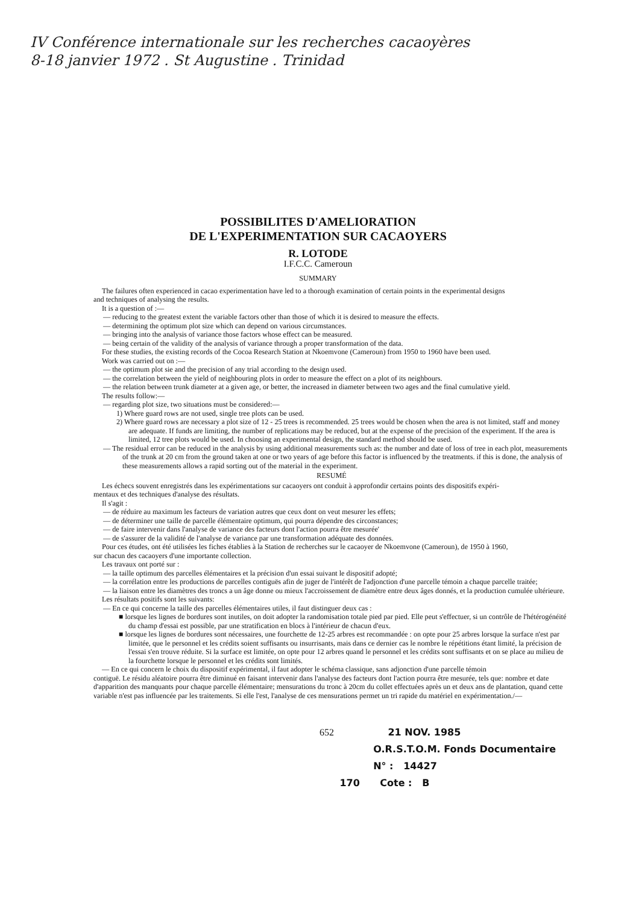IV Conférence internationale sur les recherches cacaoyères
8-18 janvier 1972 . St Augustine . Trinidad
POSSIBILITES D'AMELIORATION
DE L'EXPERIMENTATION SUR CACAOYERS
R. LOTODE
I.F.C.C. Cameroun
SUMMARY
The failures often experienced in cacao experimentation have led to a thorough examination of certain points in the experimental designs
and techniques of analysing the results.
It is a question of :—
— reducing to the greatest extent the variable factors other than those of which it is desired to measure the effects.
— determining the optimum plot size which can depend on various circumstances.
— bringing into the analysis of variance those factors whose effect can be measured.
— being certain of the validity of the analysis of variance through a proper transformation of the data.
For these studies, the existing records of the Cocoa Research Station at Nkoemvone (Cameroun) from 1950 to 1960 have been used.
Work was carried out on :—
— the optimum plot sie and the precision of any trial according to the design used.
— the correlation between the yield of neighbouring plots in order to measure the effect on a plot of its neighbours.
— the relation between trunk diameter at a given age, or better, the increased in diameter between two ages and the final cumulative yield.
The results follow:—
— regarding plot size, two situations must be considered:—
1) Where guard rows are not used, single tree plots can be used.
2) Where guard rows are necessary a plot size of 12 - 25 trees is recommended. 25 trees would be chosen when the area is not limited, staff and money are adequate. If funds are limiting, the number of replications may be reduced, but at the expense of the precision of the experiment. If the area is limited, 12 tree plots would be used. In choosing an experimental design, the standard method should be used.
— The residual error can be reduced in the analysis by using additional measurements such as: the number and date of loss of tree in each plot, measurements of the trunk at 20 cm from the ground taken at one or two years of age before this factor is influenced by the treatments. if this is done, the analysis of these measurements allows a rapid sorting out of the material in the experiment.
RESUMÉ
Les échecs souvent enregistrés dans les expérimentations sur cacaoyers ont conduit à approfondir certains points des dispositifs expéri-
mentaux et des techniques d'analyse des résultats.
Il s'agit :
— de réduire au maximum les facteurs de variation autres que ceux dont on veut mesurer les effets;
— de déterminer une taille de parcelle élémentaire optimum, qui pourra dépendre des circonstances;
— de faire intervenir dans l'analyse de variance des facteurs dont l'action pourra être mesurée'
— de s'assurer de la validité de l'analyse de variance par une transformation adéquate des données.
Pour ces études, ont été utilisées les fiches établies à la Station de recherches sur le cacaoyer de Nkoemvone (Cameroun), de 1950 à 1960,
sur chacun des cacaoyers d'une importante collection.
Les travaux ont porté sur :
— la taille optimum des parcelles élémentaires et la précision d'un essai suivant le dispositif adopté;
— la corrélation entre les productions de parcelles contiguës afin de juger de l'intérêt de l'adjonction d'une parcelle témoin a chaque parcelle traitée;
— la liaison entre les diamètres des troncs a un âge donne ou mieux l'accroissement de diamètre entre deux âges donnés, et la production cumulée ultérieure.
Les résultats positifs sont les suivants:
— En ce qui concerne la taille des parcelles élémentaires utiles, il faut distinguer deux cas :
■ lorsque les lignes de bordures sont inutiles, on doit adopter la randomisation totale pied par pied. Elle peut s'effectuer, si un contrôle de l'hétérogénéité du champ d'essai est possible, par une stratification en blocs à l'intérieur de chacun d'eux.
■ lorsque les lignes de bordures sont nécessaires, une fourchette de 12-25 arbres est recommandée : on opte pour 25 arbres lorsque la surface n'est par limitée, que le personnel et les crédits soient suffisants ou insurrisants, mais dans ce dernier cas le nombre le répétitions étant limité, la précision de l'essai s'en trouve réduite. Si la surface est limitée, on opte pour 12 arbres quand le personnel et les crédits sont suffisants et on se place au milieu de la fourchette lorsque le personnel et les crédits sont limités.
— En ce qui concern le choix du dispositif expérimental, il faut adopter le schéma classique, sans adjonction d'une parcelle témoin
contiguë. Le résidu aléatoire pourra être diminué en faisant intervenir dans l'analyse des facteurs dont l'action pourra être mesurée, tels que: nombre et date d'apparition des manquants pour chaque parcelle élémentaire; mensurations du tronc à 20cm du collet effectuées après un et deux ans de plantation, quand cette variable n'est pas influencée par les traitements. Si elle l'est, l'analyse de ces mensurations permet un tri rapide du matériel en expérimentation./—
652 21 NOV. 1985
O.R.S.T.O.M. Fonds Documentaire
N° : 14427
170 Cote : B